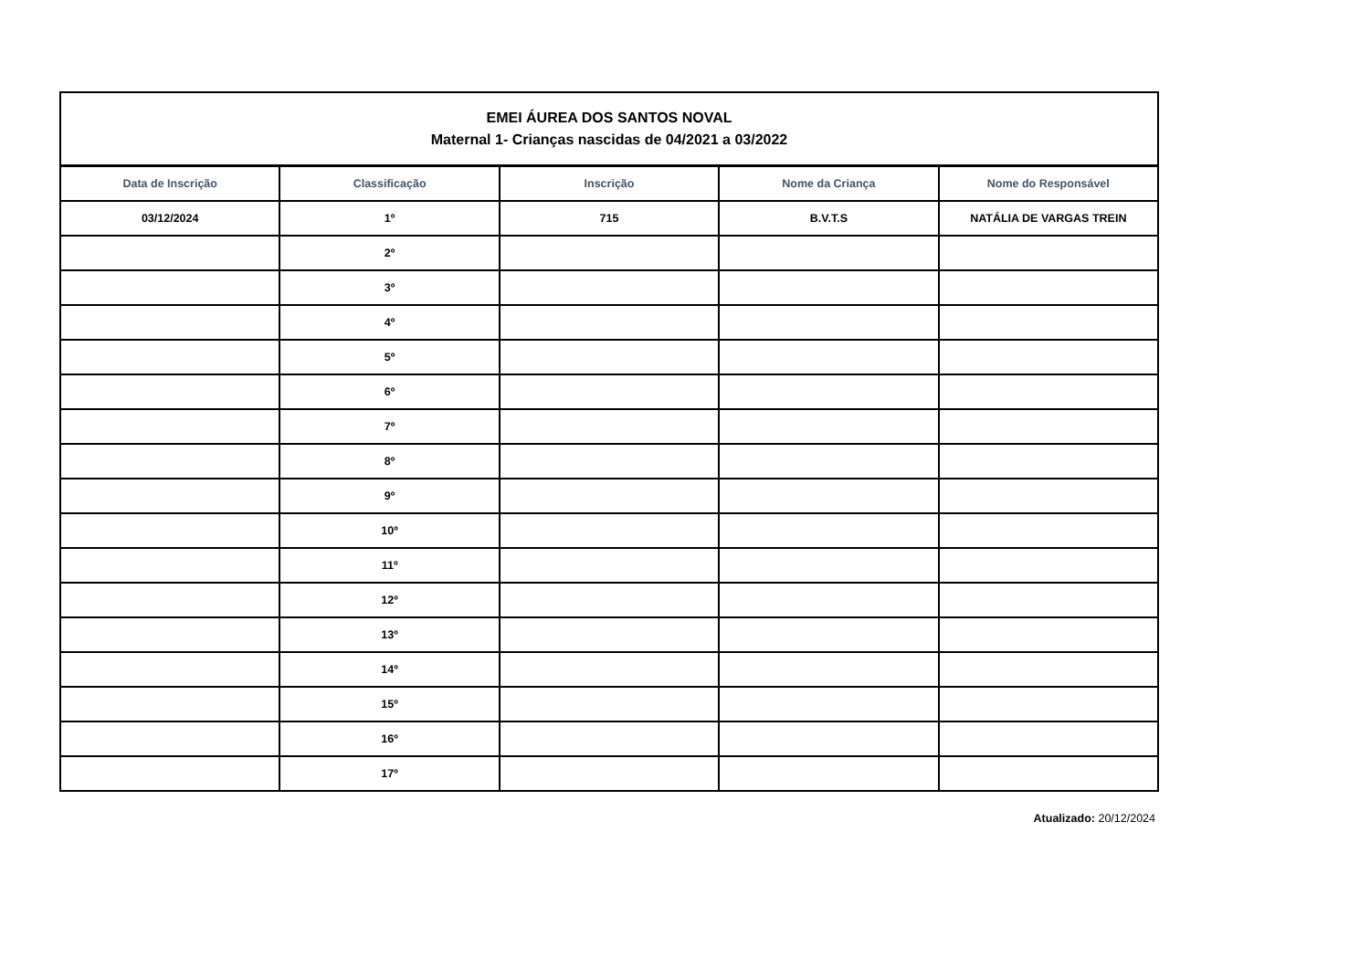| EMEI ÁUREA DOS SANTOS NOVAL Maternal 1- Crianças nascidas de 04/2021 a 03/2022 | | | | |
| Data de Inscrição | Classificação | Inscrição | Nome da Criança | Nome do Responsável |
| 03/12/2024 | 1º | 715 | B.V.T.S | NATÁLIA DE VARGAS TREIN |
| | 2º | | | |
| | 3º | | | |
| | 4º | | | |
| | 5º | | | |
| | 6º | | | |
| | 7º | | | |
| | 8º | | | |
| | 9º | | | |
| | 10º | | | |
| | 11º | | | |
| | 12º | | | |
| | 13º | | | |
| | 14º | | | |
| | 15º | | | |
| | 16º | | | |
| | 17º | | | |
Atualizado: 20/12/2024